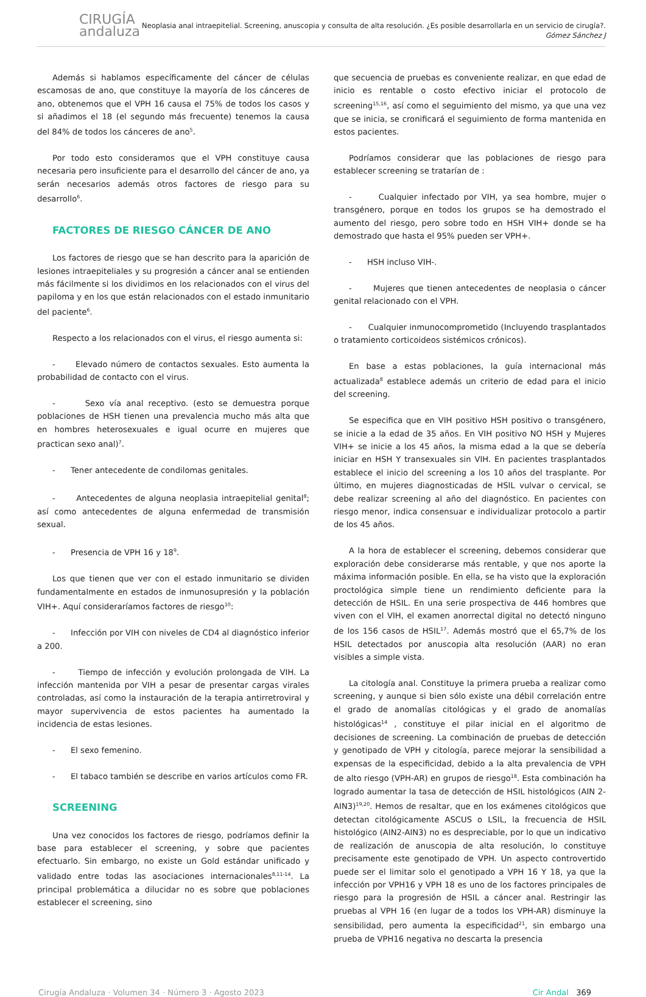CIRUGÍA
andaluza
Neoplasia anal intraepitelial. Screening, anuscopia y consulta de alta resolución. ¿Es posible desarrollarla en un servicio de cirugía?.
Gómez Sánchez J
Además si hablamos específicamente del cáncer de células escamosas de ano, que constituye la mayoría de los cánceres de ano, obtenemos que el VPH 16 causa el 75% de todos los casos y si añadimos el 18 (el segundo más frecuente) tenemos la causa del 84% de todos los cánceres de ano<sup>5</sup>.
Por todo esto consideramos que el VPH constituye causa necesaria pero insuficiente para el desarrollo del cáncer de ano, ya serán necesarios además otros factores de riesgo para su desarrollo<sup>6</sup>.
FACTORES DE RIESGO CÁNCER DE ANO
Los factores de riesgo que se han descrito para la aparición de lesiones intraepiteliales y su progresión a cáncer anal se entienden más fácilmente si los dividimos en los relacionados con el virus del papiloma y en los que están relacionados con el estado inmunitario del paciente<sup>6</sup>.
Respecto a los relacionados con el virus, el riesgo aumenta si:
- Elevado número de contactos sexuales. Esto aumenta la probabilidad de contacto con el virus.
- Sexo vía anal receptivo. (esto se demuestra porque poblaciones de HSH tienen una prevalencia mucho más alta que en hombres heterosexuales e igual ocurre en mujeres que practican sexo anal)<sup>7</sup>.
- Tener antecedente de condilomas genitales.
- Antecedentes de alguna neoplasia intraepitelial genital<sup>8</sup>; así como antecedentes de alguna enfermedad de transmisión sexual.
- Presencia de VPH 16 y 18<sup>9</sup>.
Los que tienen que ver con el estado inmunitario se dividen fundamentalmente en estados de inmunosupresión y la población VIH+. Aquí consideraríamos factores de riesgo<sup>10</sup>:
- Infección por VIH con niveles de CD4 al diagnóstico inferior a 200.
- Tiempo de infección y evolución prolongada de VIH. La infección mantenida por VIH a pesar de presentar cargas virales controladas, así como la instauración de la terapia antirretroviral y mayor supervivencia de estos pacientes ha aumentado la incidencia de estas lesiones.
- El sexo femenino.
- El tabaco también se describe en varios artículos como FR.
SCREENING
Una vez conocidos los factores de riesgo, podríamos definir la base para establecer el screening, y sobre que pacientes efectuarlo. Sin embargo, no existe un Gold estándar unificado y validado entre todas las asociaciones internacionales<sup>8,11-14</sup>. La principal problemática a dilucidar no es sobre que poblaciones establecer el screening, sino
que secuencia de pruebas es conveniente realizar, en que edad de inicio es rentable o costo efectivo iniciar el protocolo de screening<sup>15,16</sup>, así como el seguimiento del mismo, ya que una vez que se inicia, se cronificará el seguimiento de forma mantenida en estos pacientes.
Podríamos considerar que las poblaciones de riesgo para establecer screening se tratarían de :
- Cualquier infectado por VIH, ya sea hombre, mujer o transgénero, porque en todos los grupos se ha demostrado el aumento del riesgo, pero sobre todo en HSH VIH+ donde se ha demostrado que hasta el 95% pueden ser VPH+.
- HSH incluso VIH-.
- Mujeres que tienen antecedentes de neoplasia o cáncer genital relacionado con el VPH.
- Cualquier inmunocomprometido (Incluyendo trasplantados o tratamiento corticoideos sistémicos crónicos).
En base a estas poblaciones, la guía internacional más actualizada<sup>8</sup> establece además un criterio de edad para el inicio del screening.
Se especifica que en VIH positivo HSH positivo o transgénero, se inicie a la edad de 35 años. En VIH positivo NO HSH y Mujeres VIH+ se inicie a los 45 años, la misma edad a la que se debería iniciar en HSH Y transexuales sin VIH. En pacientes trasplantados establece el inicio del screening a los 10 años del trasplante. Por último, en mujeres diagnosticadas de HSIL vulvar o cervical, se debe realizar screening al año del diagnóstico. En pacientes con riesgo menor, indica consensuar e individualizar protocolo a partir de los 45 años.
A la hora de establecer el screening, debemos considerar que exploración debe considerarse más rentable, y que nos aporte la máxima información posible. En ella, se ha visto que la exploración proctológica simple tiene un rendimiento deficiente para la detección de HSIL. En una serie prospectiva de 446 hombres que viven con el VIH, el examen anorrectal digital no detectó ninguno de los 156 casos de HSIL<sup>17</sup>. Además mostró que el 65,7% de los HSIL detectados por anuscopia alta resolución (AAR) no eran visibles a simple vista.
La citología anal. Constituye la primera prueba a realizar como screening, y aunque si bien sólo existe una débil correlación entre el grado de anomalías citológicas y el grado de anomalías histológicas<sup>14</sup> , constituye el pilar inicial en el algoritmo de decisiones de screening. La combinación de pruebas de detección y genotipado de VPH y citología, parece mejorar la sensibilidad a expensas de la especificidad, debido a la alta prevalencia de VPH de alto riesgo (VPH-AR) en grupos de riesgo<sup>18</sup>. Esta combinación ha logrado aumentar la tasa de detección de HSIL histológicos (AIN 2-AIN3)<sup>19,20</sup>. Hemos de resaltar, que en los exámenes citológicos que detectan citológicamente ASCUS o LSIL, la frecuencia de HSIL histológico (AIN2-AIN3) no es despreciable, por lo que un indicativo de realización de anuscopia de alta resolución, lo constituye precisamente este genotipado de VPH. Un aspecto controvertido puede ser el limitar solo el genotipado a VPH 16 Y 18, ya que la infección por VPH16 y VPH 18 es uno de los factores principales de riesgo para la progresión de HSIL a cáncer anal. Restringir las pruebas al VPH 16 (en lugar de a todos los VPH-AR) disminuye la sensibilidad, pero aumenta la especificidad<sup>21</sup>, sin embargo una prueba de VPH16 negativa no descarta la presencia
Cirugía Andaluza · Volumen 34 · Número 3 · Agosto 2023 Cir Andal 369